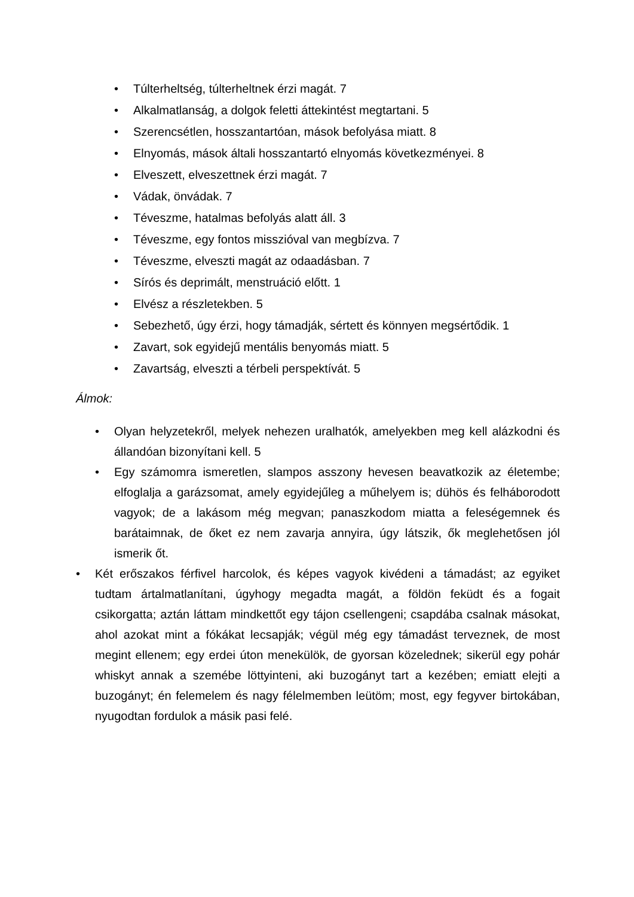• Túlterheltség, túlterheltnek érzi magát. 7
• Alkalmatlanság, a dolgok feletti áttekintést megtartani. 5
• Szerencsétlen, hosszantartóan, mások befolyása miatt. 8
• Elnyomás, mások általi hosszantartó elnyomás következményei. 8
• Elveszett, elveszettnek érzi magát. 7
• Vádak, önvádak. 7
• Téveszme, hatalmas befolyás alatt áll. 3
• Téveszme, egy fontos misszióval van megbízva. 7
• Téveszme, elveszti magát az odaadásban. 7
• Sírós és deprimált, menstruáció előtt. 1
• Elvész a részletekben. 5
• Sebezhető, úgy érzi, hogy támadják, sértett és könnyen megsértődik. 1
• Zavart, sok egyidejű mentális benyomás miatt. 5
• Zavartság, elveszti a térbeli perspektívát. 5
Álmok:
• Olyan helyzetekről, melyek nehezen uralhatók, amelyekben meg kell alázkodni és állandóan bizonyítani kell. 5
• Egy számomra ismeretlen, slampos asszony hevesen beavatkozik az életembe; elfoglalja a garázsomat, amely egyidejűleg a műhelyem is; dühös és felháborodott vagyok; de a lakásom még megvan; panaszkodom miatta a feleségemnek és barátaimnak, de őket ez nem zavarja annyira, úgy látszik, ők meglehetősen jól ismerik őt.
• Két erőszakos férfivel harcolok, és képes vagyok kivédeni a támadást; az egyiket tudtam ártalmatlanítani, úgyhogy megadta magát, a földön feküdt és a fogait csikorgatta; aztán láttam mindkettőt egy tájon csellengeni; csapdába csalnak másokat, ahol azokat mint a fókákat lecsapják; végül még egy támadást terveznek, de most megint ellenem; egy erdei úton menekülök, de gyorsan közelednek; sikerül egy pohár whiskyt annak a szemébe löttyinteni, aki buzogányt tart a kezében; emiatt elejti a buzogányt; én felemelem és nagy félelmemben leütöm; most, egy fegyver birtokában, nyugodtan fordulok a másik pasi felé.